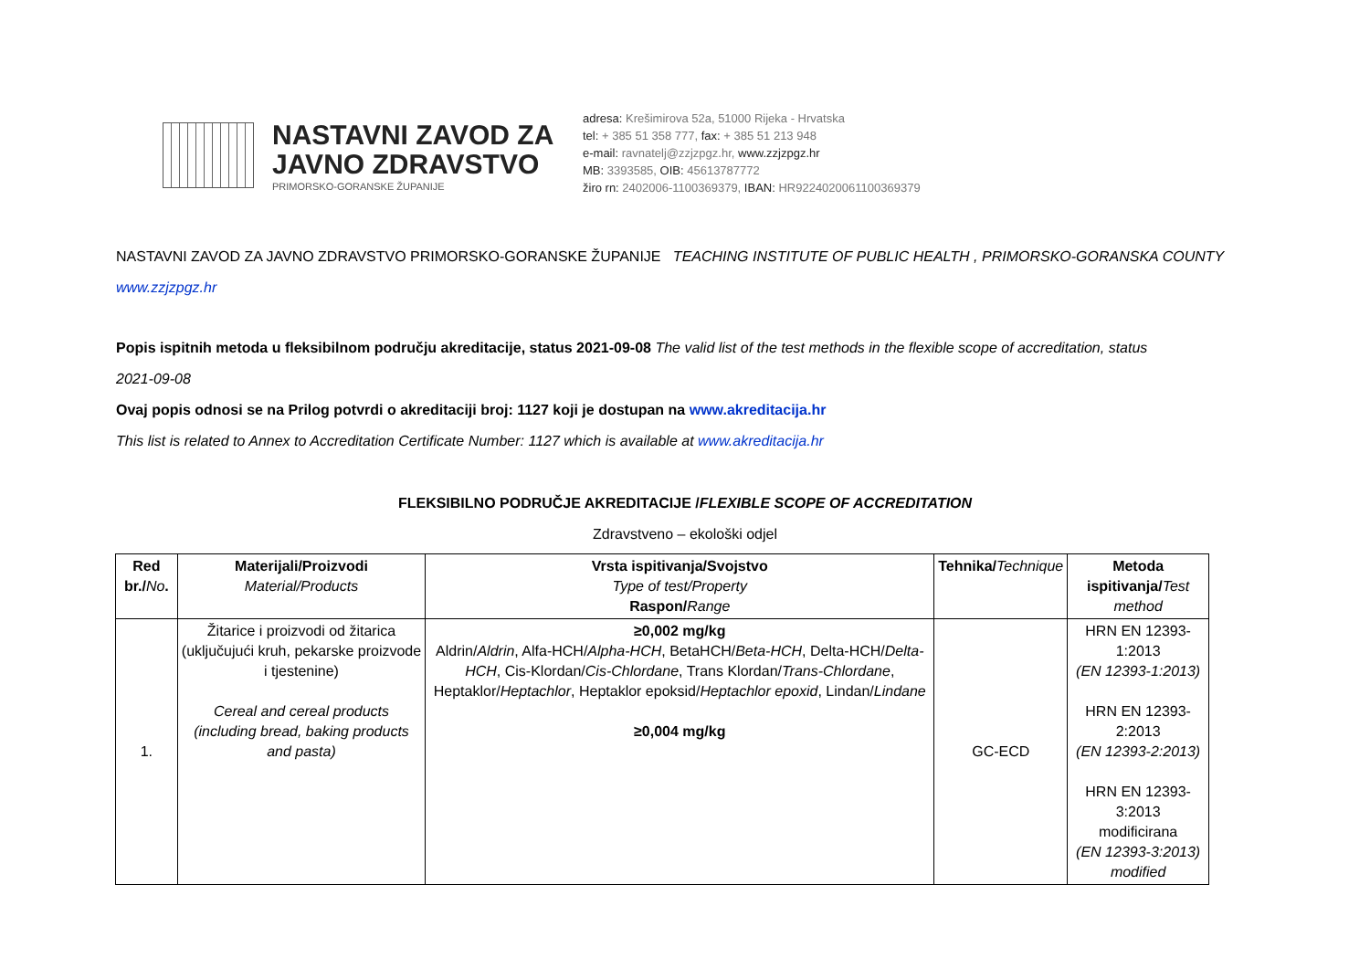NASTAVNI ZAVOD ZA
JAVNO ZDRAVSTVO
PRIMORSKO-GORANSKE ŽUPANIJE
adresa: Krešimirova 52a, 51000 Rijeka - Hrvatska
tel: + 385 51 358 777, fax: + 385 51 213 948
e-mail: ravnatelj@zzjzpgz.hr, www.zzjzpgz.hr
MB: 3393585, OIB: 45613787772
žiro rn: 2402006-1100369379, IBAN: HR9224020061100369379
NASTAVNI ZAVOD ZA JAVNO ZDRAVSTVO PRIMORSKO-GORANSKE ŽUPANIJE TEACHING INSTITUTE OF PUBLIC HEALTH , PRIMORSKO-GORANSKA COUNTY
www.zzjzpgz.hr
Popis ispitnih metoda u fleksibilnom području akreditacije, status 2021-09-08 The valid list of the test methods in the flexible scope of accreditation, status
2021-09-08
Ovaj popis odnosi se na Prilog potvrdi o akreditaciji broj: 1127 koji je dostupan na www.akreditacija.hr
This list is related to Annex to Accreditation Certificate Number: 1127 which is available at www.akreditacija.hr
FLEKSIBILNO PODRUČJE AKREDITACIJE /FLEXIBLE SCOPE OF ACCREDITATION
Zdravstveno – ekološki odjel
| Red br./ No . | Materijali/Proizvodi Material/Products | Vrsta ispitivanja/Svojstvo Type of test/Property Raspon/ Range | Tehnika/ Technique | Metoda ispitivanja/ Test method |
| --- | --- | --- | --- | --- |
| 1. | Žitarice i proizvodi od žitarica (uključujući kruh, pekarske proizvode i tjestenine) Cereal and cereal products (including bread, baking products and pasta) | ≥0,002 mg/kg Aldrin/ Aldrin , Alfa-HCH/ Alpha-HCH , BetaHCH/ Beta-HCH , Delta-HCH/ Delta-HCH , Cis-Klordan/ Cis-Chlordane , Trans Klordan/ Trans-Chlordane , Heptaklor/ Heptachlor , Heptaklor epoksid/ Heptachlor epoxid , Lindan/ Lindane ≥0,004 mg/kg | GC-ECD | HRN EN 12393-1:2013 (EN 12393-1:2013) HRN EN 12393-2:2013 (EN 12393-2:2013) HRN EN 12393-3:2013 modificirana (EN 12393-3:2013) modified |